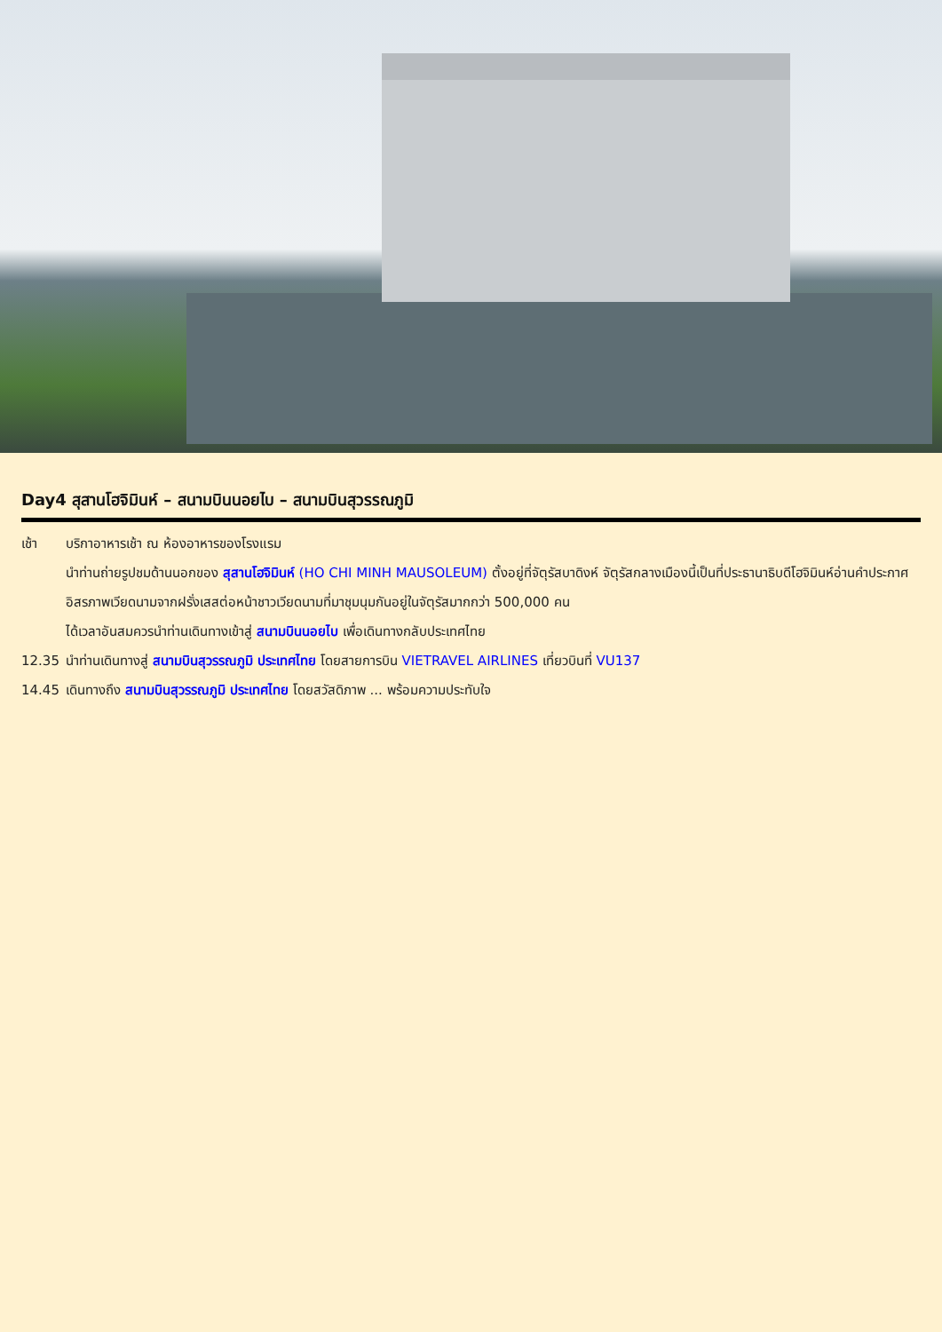Day4 สุสานโฮจิมินห์ – สนามบินนอยไบ – สนามบินสุวรรณภูมิ
เช้า บริกาอาหารเช้า ณ ห้องอาหารของโรงแรม
นำท่านถ่ายรูปชมด้านนอกของ สุสานโฮจิมินห์ (HO CHI MINH MAUSOLEUM) ตั้งอยู่ที่จัตุรัสบาดิงห์ จัตุรัสกลางเมืองนี้เป็นที่ประธานาธิบดีโฮจิมินห์อ่านคำประกาศอิสรภาพเวียดนามจากฝรั่งเสสต่อหน้าชาวเวียดนามที่มาชุมนุมกันอยู่ในจัตุรัสมากกว่า 500,000 คน
ได้เวลาอันสมควรนำท่านเดินทางเข้าสู่ สนามบินนอยไบ เพื่อเดินทางกลับประเทศไทย
12.35 นำท่านเดินทางสู่ สนามบินสุวรรณภูมิ ประเทศไทย โดยสายการบิน VIETRAVEL AIRLINES เที่ยวบินที่ VU137
14.45 เดินทางถึง สนามบินสุวรรณภูมิ ประเทศไทย โดยสวัสดิภาพ ... พร้อมความประทับใจ